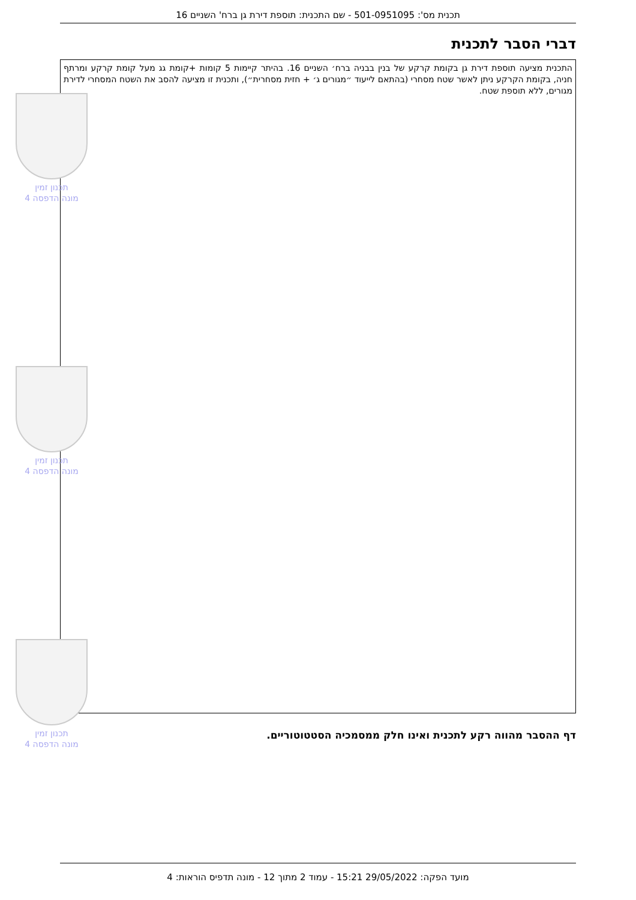תכנית מס': 501-0951095 - שם התכנית: תוספת דירת גן ברח' השניים 16
דברי הסבר לתכנית
התכנית מציעה תוספת דירת גן בקומת קרקע של בנין בבניה ברח׳ השניים 16. בהיתר קיימות 5 קומות +קומת גג מעל קומת קרקע ומרתף חניה, בקומת הקרקע ניתן לאשר שטח מסחרי (בהתאם לייעוד ״מגורים ג׳ + חזית מסחרית״), ותכנית זו מציעה להסב את השטח המסחרי לדירת מגורים, ללא תוספת שטח.
תכנון זמין
מונה הדפסה 4
תכנון זמין
מונה הדפסה 4
תכנון זמין
מונה הדפסה 4
דף ההסבר מהווה רקע לתכנית ואינו חלק ממסמכיה הסטטוטוריים.
מועד הפקה: 29/05/2022 15:21 - עמוד 2 מתוך 12 - מונה תדפיס הוראות: 4